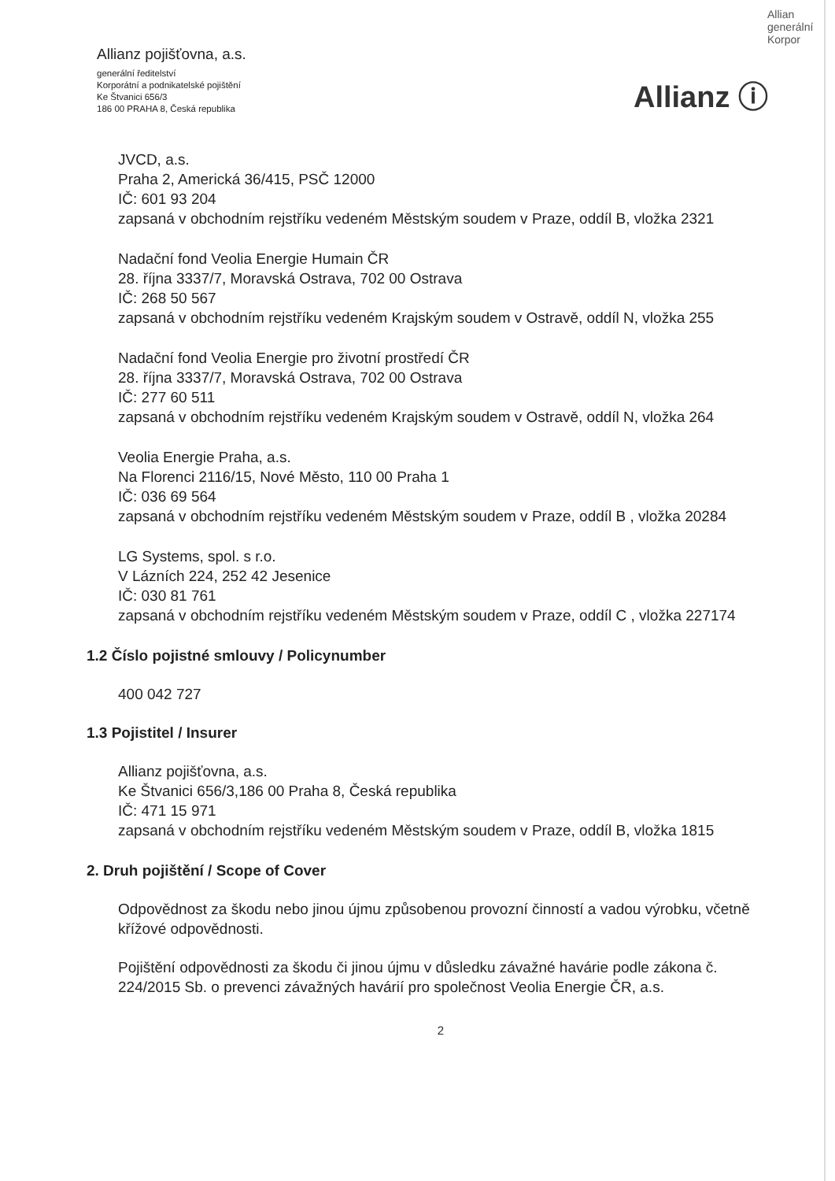Allianz pojišťovna, a.s.
generální ředitelství
Korporátní a podnikatelské pojištění
Ke Štvanici 656/3
186 00 PRAHA 8, Česká republika
Allian generální Korpor
Allianz ⓘ
JVCD, a.s.
Praha 2, Americká 36/415, PSČ 12000
IČ: 601 93 204
zapsaná v obchodním rejstříku vedeném Městským soudem v Praze, oddíl B, vložka 2321
Nadační fond Veolia Energie Humain ČR
28. října 3337/7, Moravská Ostrava, 702 00 Ostrava
IČ: 268 50 567
zapsaná v obchodním rejstříku vedeném Krajským soudem v Ostravě, oddíl N, vložka 255
Nadační fond Veolia Energie pro životní prostředí ČR
28. října 3337/7, Moravská Ostrava, 702 00 Ostrava
IČ: 277 60 511
zapsaná v obchodním rejstříku vedeném Krajským soudem v Ostravě, oddíl N, vložka 264
Veolia Energie Praha, a.s.
Na Florenci 2116/15, Nové Město, 110 00 Praha 1
IČ: 036 69 564
zapsaná v obchodním rejstříku vedeném Městským soudem v Praze, oddíl B , vložka 20284
LG Systems, spol. s r.o.
V Lázních 224, 252 42 Jesenice
IČ: 030 81 761
zapsaná v obchodním rejstříku vedeném Městským soudem v Praze, oddíl C , vložka 227174
1.2 Číslo pojistné smlouvy / Policynumber
400 042 727
1.3 Pojistitel / Insurer
Allianz pojišťovna, a.s.
Ke Štvanici 656/3,186 00 Praha 8, Česká republika
IČ: 471 15 971
zapsaná v obchodním rejstříku vedeném Městským soudem v Praze, oddíl B, vložka 1815
2. Druh pojištění / Scope of Cover
Odpovědnost za škodu nebo jinou újmu způsobenou provozní činností a vadou výrobku, včetně křížové odpovědnosti.
Pojištění odpovědnosti za škodu či jinou újmu v důsledku závažné havárie podle zákona č. 224/2015 Sb. o prevenci závažných havárií pro společnost Veolia Energie ČR, a.s.
2